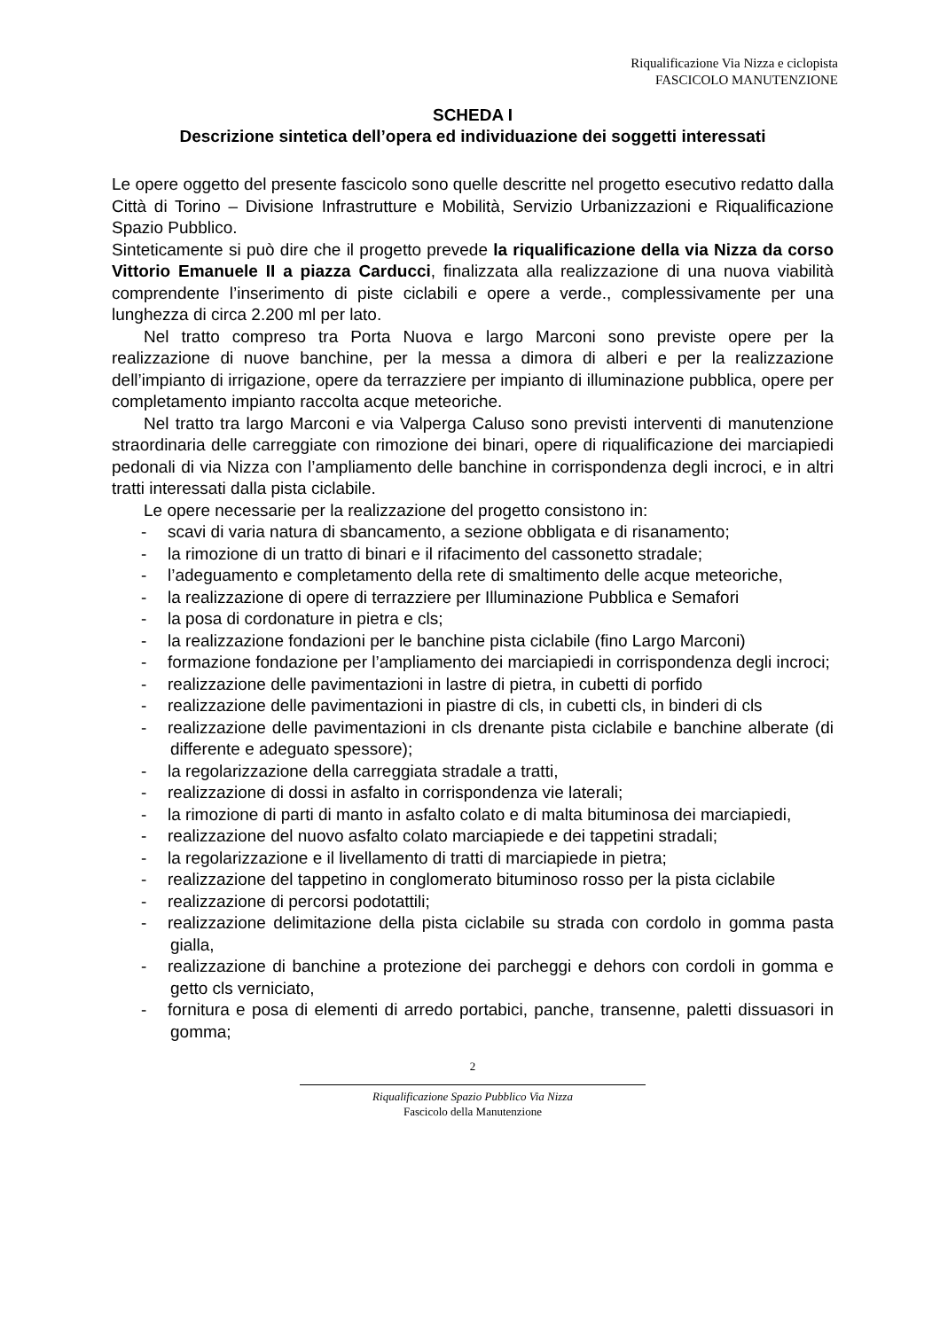Riqualificazione Via Nizza e ciclopista
FASCICOLO MANUTENZIONE
SCHEDA I
Descrizione sintetica dell’opera ed individuazione dei soggetti interessati
Le opere oggetto del presente fascicolo sono quelle descritte nel progetto esecutivo redatto dalla Città di Torino – Divisione Infrastrutture e Mobilità, Servizio Urbanizzazioni e Riqualificazione Spazio Pubblico.
Sinteticamente si può dire che il progetto prevede la riqualificazione della via Nizza da corso Vittorio Emanuele II a piazza Carducci, finalizzata alla realizzazione di una nuova viabilità comprendente l’inserimento di piste ciclabili e opere a verde., complessivamente per una lunghezza di circa 2.200 ml per lato.
Nel tratto compreso tra Porta Nuova e largo Marconi sono previste opere per la realizzazione di nuove banchine, per la messa a dimora di alberi e per la realizzazione dell’impianto di irrigazione, opere da terrazziere per impianto di illuminazione pubblica, opere per completamento impianto raccolta acque meteoriche.
Nel tratto tra largo Marconi e via Valperga Caluso sono previsti interventi di manutenzione straordinaria delle carreggiate con rimozione dei binari, opere di riqualificazione dei marciapiedi pedonali di via Nizza con l’ampliamento delle banchine in corrispondenza degli incroci, e in altri tratti interessati dalla pista ciclabile.
Le opere necessarie per la realizzazione del progetto consistono in:
- scavi di varia natura di sbancamento, a sezione obbligata e di risanamento;
- la rimozione di un tratto di binari e il rifacimento del cassonetto stradale;
- l’adeguamento e completamento della rete di smaltimento delle acque meteoriche,
- la realizzazione di opere di terrazziere per Illuminazione Pubblica e Semafori
- la posa di cordonature in pietra e cls;
- la realizzazione fondazioni per le banchine pista ciclabile (fino Largo Marconi)
- formazione fondazione per l’ampliamento dei marciapiedi in corrispondenza degli incroci;
- realizzazione delle pavimentazioni in lastre di pietra, in cubetti di porfido
- realizzazione delle pavimentazioni in piastre di cls, in cubetti cls, in binderi di cls
- realizzazione delle pavimentazioni in cls drenante pista ciclabile e banchine alberate (di differente e adeguato spessore);
- la regolarizzazione della carreggiata stradale a tratti,
- realizzazione di dossi in asfalto in corrispondenza vie laterali;
- la rimozione di parti di manto in asfalto colato e di malta bituminosa dei marciapiedi,
- realizzazione del nuovo asfalto colato marciapiede e dei tappetini stradali;
- la regolarizzazione e il livellamento di tratti di marciapiede in pietra;
- realizzazione del tappetino in conglomerato bituminoso rosso per la pista ciclabile
- realizzazione di percorsi podotattili;
- realizzazione delimitazione della pista ciclabile su strada con cordolo in gomma pasta gialla,
- realizzazione di banchine a protezione dei parcheggi e dehors con cordoli in gomma e getto cls verniciato,
- fornitura e posa di elementi di arredo portabici, panche, transenne, paletti dissuasori in gomma;
2
Riqualificazione Spazio Pubblico Via Nizza
Fascicolo della Manutenzione